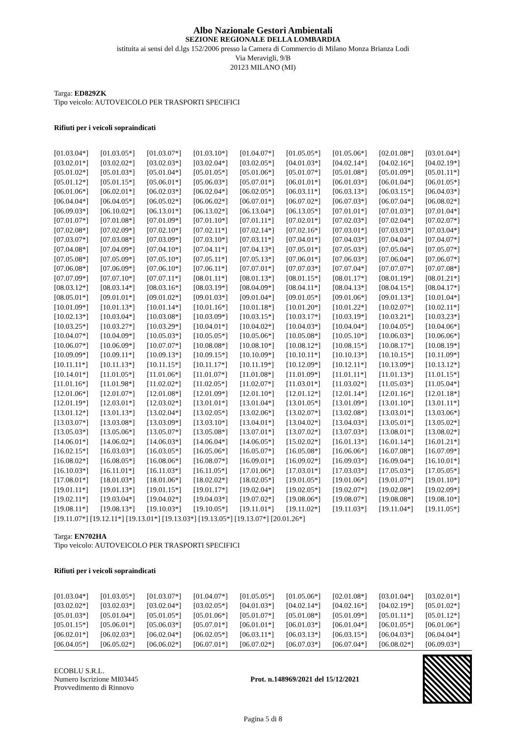Albo Nazionale Gestori Ambientali
SEZIONE REGIONALE DELLA LOMBARDIA
istituita ai sensi del d.lgs 152/2006 presso la Camera di Commercio di Milano Monza Brianza Lodi
Via Meravigli, 9/B
20123 MILANO (MI)
Targa: ED829ZK
Tipo veicolo: AUTOVEICOLO PER TRASPORTI SPECIFICI
Rifiuti per i veicoli sopraindicati
| [01.03.04*] | [01.03.05*] | [01.03.07*] | [01.03.10*] | [01.04.07*] | [01.05.05*] | [01.05.06*] | [02.01.08*] | [03.01.04*] |
| [03.02.01*] | [03.02.02*] | [03.02.03*] | [03.02.04*] | [03.02.05*] | [04.01.03*] | [04.02.14*] | [04.02.16*] | [04.02.19*] |
| [05.01.02*] | [05.01.03*] | [05.01.04*] | [05.01.05*] | [05.01.06*] | [05.01.07*] | [05.01.08*] | [05.01.09*] | [05.01.11*] |
| [05.01.12*] | [05.01.15*] | [05.06.01*] | [05.06.03*] | [05.07.01*] | [06.01.01*] | [06.01.03*] | [06.01.04*] | [06.01.05*] |
| [06.01.06*] | [06.02.01*] | [06.02.03*] | [06.02.04*] | [06.02.05*] | [06.03.11*] | [06.03.13*] | [06.03.15*] | [06.04.03*] |
| [06.04.04*] | [06.04.05*] | [06.05.02*] | [06.06.02*] | [06.07.01*] | [06.07.02*] | [06.07.03*] | [06.07.04*] | [06.08.02*] |
| [06.09.03*] | [06.10.02*] | [06.13.01*] | [06.13.02*] | [06.13.04*] | [06.13.05*] | [07.01.01*] | [07.01.03*] | [07.01.04*] |
| [07.01.07*] | [07.01.08*] | [07.01.09*] | [07.01.10*] | [07.01.11*] | [07.02.01*] | [07.02.03*] | [07.02.04*] | [07.02.07*] |
| [07.02.08*] | [07.02.09*] | [07.02.10*] | [07.02.11*] | [07.02.14*] | [07.02.16*] | [07.03.01*] | [07.03.03*] | [07.03.04*] |
| [07.03.07*] | [07.03.08*] | [07.03.09*] | [07.03.10*] | [07.03.11*] | [07.04.01*] | [07.04.03*] | [07.04.04*] | [07.04.07*] |
| [07.04.08*] | [07.04.09*] | [07.04.10*] | [07.04.11*] | [07.04.13*] | [07.05.01*] | [07.05.03*] | [07.05.04*] | [07.05.07*] |
| [07.05.08*] | [07.05.09*] | [07.05.10*] | [07.05.11*] | [07.05.13*] | [07.06.01*] | [07.06.03*] | [07.06.04*] | [07.06.07*] |
| [07.06.08*] | [07.06.09*] | [07.06.10*] | [07.06.11*] | [07.07.01*] | [07.07.03*] | [07.07.04*] | [07.07.07*] | [07.07.08*] |
| [07.07.09*] | [07.07.10*] | [07.07.11*] | [08.01.11*] | [08.01.13*] | [08.01.15*] | [08.01.17*] | [08.01.19*] | [08.01.21*] |
| [08.03.12*] | [08.03.14*] | [08.03.16*] | [08.03.19*] | [08.04.09*] | [08.04.11*] | [08.04.13*] | [08.04.15*] | [08.04.17*] |
| [08.05.01*] | [09.01.01*] | [09.01.02*] | [09.01.03*] | [09.01.04*] | [09.01.05*] | [09.01.06*] | [09.01.13*] | [10.01.04*] |
| [10.01.09*] | [10.01.13*] | [10.01.14*] | [10.01.16*] | [10.01.18*] | [10.01.20*] | [10.01.22*] | [10.02.07*] | [10.02.11*] |
| [10.02.13*] | [10.03.04*] | [10.03.08*] | [10.03.09*] | [10.03.15*] | [10.03.17*] | [10.03.19*] | [10.03.21*] | [10.03.23*] |
| [10.03.25*] | [10.03.27*] | [10.03.29*] | [10.04.01*] | [10.04.02*] | [10.04.03*] | [10.04.04*] | [10.04.05*] | [10.04.06*] |
| [10.04.07*] | [10.04.09*] | [10.05.03*] | [10.05.05*] | [10.05.06*] | [10.05.08*] | [10.05.10*] | [10.06.03*] | [10.06.06*] |
| [10.06.07*] | [10.06.09*] | [10.07.07*] | [10.08.08*] | [10.08.10*] | [10.08.12*] | [10.08.15*] | [10.08.17*] | [10.08.19*] |
| [10.09.09*] | [10.09.11*] | [10.09.13*] | [10.09.15*] | [10.10.09*] | [10.10.11*] | [10.10.13*] | [10.10.15*] | [10.11.09*] |
| [10.11.11*] | [10.11.13*] | [10.11.15*] | [10.11.17*] | [10.11.19*] | [10.12.09*] | [10.12.11*] | [10.13.09*] | [10.13.12*] |
| [10.14.01*] | [11.01.05*] | [11.01.06*] | [11.01.07*] | [11.01.08*] | [11.01.09*] | [11.01.11*] | [11.01.13*] | [11.01.15*] |
| [11.01.16*] | [11.01.98*] | [11.02.02*] | [11.02.05*] | [11.02.07*] | [11.03.01*] | [11.03.02*] | [11.05.03*] | [11.05.04*] |
| [12.01.06*] | [12.01.07*] | [12.01.08*] | [12.01.09*] | [12.01.10*] | [12.01.12*] | [12.01.14*] | [12.01.16*] | [12.01.18*] |
| [12.01.19*] | [12.03.01*] | [12.03.02*] | [13.01.01*] | [13.01.04*] | [13.01.05*] | [13.01.09*] | [13.01.10*] | [13.01.11*] |
| [13.01.12*] | [13.01.13*] | [13.02.04*] | [13.02.05*] | [13.02.06*] | [13.02.07*] | [13.02.08*] | [13.03.01*] | [13.03.06*] |
| [13.03.07*] | [13.03.08*] | [13.03.09*] | [13.03.10*] | [13.04.01*] | [13.04.02*] | [13.04.03*] | [13.05.01*] | [13.05.02*] |
| [13.05.03*] | [13.05.06*] | [13.05.07*] | [13.05.08*] | [13.07.01*] | [13.07.02*] | [13.07.03*] | [13.08.01*] | [13.08.02*] |
| [14.06.01*] | [14.06.02*] | [14.06.03*] | [14.06.04*] | [14.06.05*] | [15.02.02*] | [16.01.13*] | [16.01.14*] | [16.01.21*] |
| [16.02.15*] | [16.03.03*] | [16.03.05*] | [16.05.06*] | [16.05.07*] | [16.05.08*] | [16.06.06*] | [16.07.08*] | [16.07.09*] |
| [16.08.02*] | [16.08.05*] | [16.08.06*] | [16.08.07*] | [16.09.01*] | [16.09.02*] | [16.09.03*] | [16.09.04*] | [16.10.01*] |
| [16.10.03*] | [16.11.01*] | [16.11.03*] | [16.11.05*] | [17.01.06*] | [17.03.01*] | [17.03.03*] | [17.05.03*] | [17.05.05*] |
| [17.08.01*] | [18.01.03*] | [18.01.06*] | [18.02.02*] | [18.02.05*] | [19.01.05*] | [19.01.06*] | [19.01.07*] | [19.01.10*] |
| [19.01.11*] | [19.01.13*] | [19.01.15*] | [19.01.17*] | [19.02.04*] | [19.02.05*] | [19.02.07*] | [19.02.08*] | [19.02.09*] |
| [19.02.11*] | [19.03.04*] | [19.04.02*] | [19.04.03*] | [19.07.02*] | [19.08.06*] | [19.08.07*] | [19.08.08*] | [19.08.10*] |
| [19.08.11*] | [19.08.13*] | [19.10.03*] | [19.10.05*] | [19.11.01*] | [19.11.02*] | [19.11.03*] | [19.11.04*] | [19.11.05*] |
[19.11.07*] [19.12.11*] [19.13.01*] [19.13.03*] [19.13.05*] [19.13.07*] [20.01.26*]
Targa: EN702HA
Tipo veicolo: AUTOVEICOLO PER TRASPORTI SPECIFICI
Rifiuti per i veicoli sopraindicati
| [01.03.04*] | [01.03.05*] | [01.03.07*] | [01.04.07*] | [01.05.05*] | [01.05.06*] | [02.01.08*] | [03.01.04*] | [03.02.01*] |
| [03.02.02*] | [03.02.03*] | [03.02.04*] | [03.02.05*] | [04.01.03*] | [04.02.14*] | [04.02.16*] | [04.02.19*] | [05.01.02*] |
| [05.01.03*] | [05.01.04*] | [05.01.05*] | [05.01.06*] | [05.01.07*] | [05.01.08*] | [05.01.09*] | [05.01.11*] | [05.01.12*] |
| [05.01.15*] | [05.06.01*] | [05.06.03*] | [05.07.01*] | [06.01.01*] | [06.01.03*] | [06.01.04*] | [06.01.05*] | [06.01.06*] |
| [06.02.01*] | [06.02.03*] | [06.02.04*] | [06.02.05*] | [06.03.11*] | [06.03.13*] | [06.03.15*] | [06.04.03*] | [06.04.04*] |
| [06.04.05*] | [06.05.02*] | [06.06.02*] | [06.07.01*] | [06.07.02*] | [06.07.03*] | [06.07.04*] | [06.08.02*] | [06.09.03*] |
ECOBLU S.R.L.
Numero Iscrizione MI03445
Provvedimento di Rinnovo
Prot. n.148969/2021 del 15/12/2021
Pagina 5 di 8